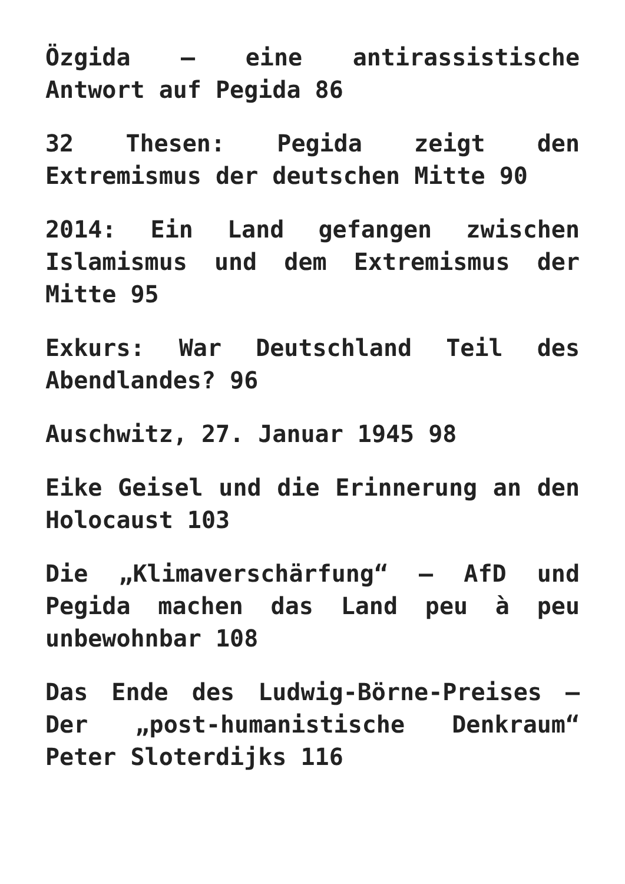Özgida – eine antirassistische Antwort auf Pegida 86
32 Thesen: Pegida zeigt den Extremismus der deutschen Mitte 90
2014: Ein Land gefangen zwischen Islamismus und dem Extremismus der Mitte 95
Exkurs: War Deutschland Teil des Abendlandes? 96
Auschwitz, 27. Januar 1945 98
Eike Geisel und die Erinnerung an den Holocaust 103
Die „Klimaverschärfung“ – AfD und Pegida machen das Land peu à peu unbewohnbar 108
Das Ende des Ludwig-Börne-Preises – Der „post-humanistische Denkraum“ Peter Sloterdijks 116